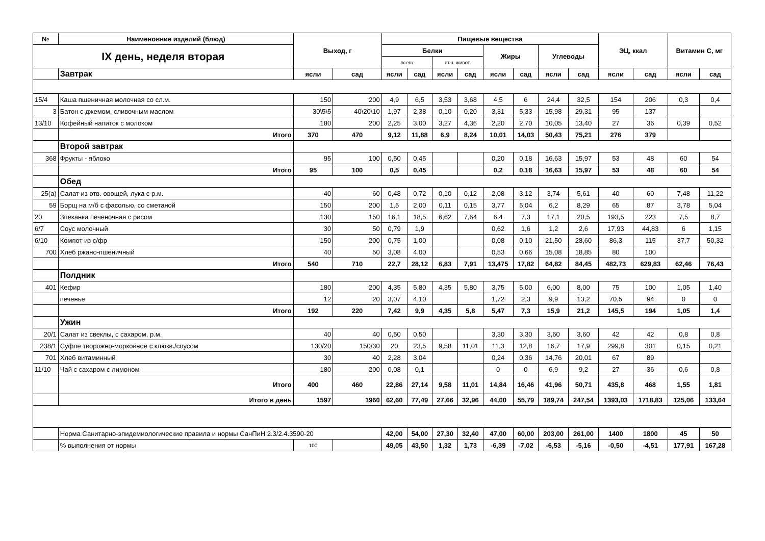| № | Наименовние изделий (блюд) | Выход, г | | Пищевые вещества | | | | | | | | ЭЦ, ккал | | Витамин С, мг | |
| --- | --- | --- | --- | --- | --- | --- | --- | --- | --- | --- | --- | --- | --- | --- | --- |
| IX день, неделя вторая | | | | Белки | | | | Жиры | | Углеводы | | | | | |
| | | | | всего | | вт.ч. живот. | | | | | | | | | |
| | Завтрак | ясли | сад | ясли | сад | ясли | сад | ясли | сад | ясли | сад | ясли | сад | ясли | сад |
| 15/4 | Каша пшеничная молочная со сл.м. | 150 | 200 | 4,9 | 6,5 | 3,53 | 3,68 | 4,5 | 6 | 24,4 | 32,5 | 154 | 206 | 0,3 | 0,4 |
| 3 | Батон с джемом, сливочным маслом | 30\5\5 | 40\20\10 | 1,97 | 2,38 | 0,10 | 0,20 | 3,31 | 5,33 | 15,98 | 29,31 | 95 | 137 | | |
| 13/10 | Кофейный напиток с молоком | 180 | 200 | 2,25 | 3,00 | 3,27 | 4,36 | 2,20 | 2,70 | 10,05 | 13,40 | 27 | 36 | 0,39 | 0,52 |
| | Итого | 370 | 470 | 9,12 | 11,88 | 6,9 | 8,24 | 10,01 | 14,03 | 50,43 | 75,21 | 276 | 379 | | |
| | Второй завтрак | | | | | | | | | | | | | | |
| 368 | Фрукты - яблоко | 95 | 100 | 0,50 | 0,45 | | | 0,20 | 0,18 | 16,63 | 15,97 | 53 | 48 | 60 | 54 |
| | Итого | 95 | 100 | 0,5 | 0,45 | | | 0,2 | 0,18 | 16,63 | 15,97 | 53 | 48 | 60 | 54 |
| | Обед | | | | | | | | | | | | | | |
| 25(а) | Салат из отв. овощей, лука с р.м. | 40 | 60 | 0,48 | 0,72 | 0,10 | 0,12 | 2,08 | 3,12 | 3,74 | 5,61 | 40 | 60 | 7,48 | 11,22 |
| 59 | Борщ на м/б с фасолью, со сметаной | 150 | 200 | 1,5 | 2,00 | 0,11 | 0,15 | 3,77 | 5,04 | 6,2 | 8,29 | 65 | 87 | 3,78 | 5,04 |
| 20 | Зпеканка печеночная с рисом | 130 | 150 | 16,1 | 18,5 | 6,62 | 7,64 | 6,4 | 7,3 | 17,1 | 20,5 | 193,5 | 223 | 7,5 | 8,7 |
| 6/7 | Соус молочный | 30 | 50 | 0,79 | 1,9 | | | 0,62 | 1,6 | 1,2 | 2,6 | 17,93 | 44,83 | 6 | 1,15 |
| 6/10 | Компот из с/фр | 150 | 200 | 0,75 | 1,00 | | | 0,08 | 0,10 | 21,50 | 28,60 | 86,3 | 115 | 37,7 | 50,32 |
| 700 | Хлеб ржано-пшеничный | 40 | 50 | 3,08 | 4,00 | | | 0,53 | 0,66 | 15,08 | 18,85 | 80 | 100 | | |
| | Итого | 540 | 710 | 22,7 | 28,12 | 6,83 | 7,91 | 13,475 | 17,82 | 64,82 | 84,45 | 482,73 | 629,83 | 62,46 | 76,43 |
| | Полдник | | | | | | | | | | | | | | |
| 401 | Кефир | 180 | 200 | 4,35 | 5,80 | 4,35 | 5,80 | 3,75 | 5,00 | 6,00 | 8,00 | 75 | 100 | 1,05 | 1,40 |
| | печенье | 12 | 20 | 3,07 | 4,10 | | | 1,72 | 2,3 | 9,9 | 13,2 | 70,5 | 94 | 0 | 0 |
| | Итого | 192 | 220 | 7,42 | 9,9 | 4,35 | 5,8 | 5,47 | 7,3 | 15,9 | 21,2 | 145,5 | 194 | 1,05 | 1,4 |
| | Ужин | | | | | | | | | | | | | | |
| 20/1 | Салат из свеклы, с сахаром, р.м. | 40 | 40 | 0,50 | 0,50 | | | 3,30 | 3,30 | 3,60 | 3,60 | 42 | 42 | 0,8 | 0,8 |
| 238/1 | Суфле творожно-морковное с клюкв./соусом | 130/20 | 150/30 | 20 | 23,5 | 9,58 | 11,01 | 11,3 | 12,8 | 16,7 | 17,9 | 299,8 | 301 | 0,15 | 0,21 |
| 701 | Хлеб витаминный | 30 | 40 | 2,28 | 3,04 | | | 0,24 | 0,36 | 14,76 | 20,01 | 67 | 89 | | |
| 11/10 | Чай с сахаром с лимоном | 180 | 200 | 0,08 | 0,1 | | | 0 | 0 | 6,9 | 9,2 | 27 | 36 | 0,6 | 0,8 |
| | Итого | 400 | 460 | 22,86 | 27,14 | 9,58 | 11,01 | 14,84 | 16,46 | 41,96 | 50,71 | 435,8 | 468 | 1,55 | 1,81 |
| | Итого в день | 1597 | 1960 | 62,60 | 77,49 | 27,66 | 32,96 | 44,00 | 55,79 | 189,74 | 247,54 | 1393,03 | 1718,83 | 125,06 | 133,64 |
| | Норма Санитарно-эпидемиологические правила и нормы СанПиН 2.3/2.4.3590-20 | | | 42,00 | 54,00 | 27,30 | 32,40 | 47,00 | 60,00 | 203,00 | 261,00 | 1400 | 1800 | 45 | 50 |
| | % выполнения от нормы | 100 | | 49,05 | 43,50 | 1,32 | 1,73 | -6,39 | -7,02 | -6,53 | -5,16 | -0,50 | -4,51 | 177,91 | 167,28 |